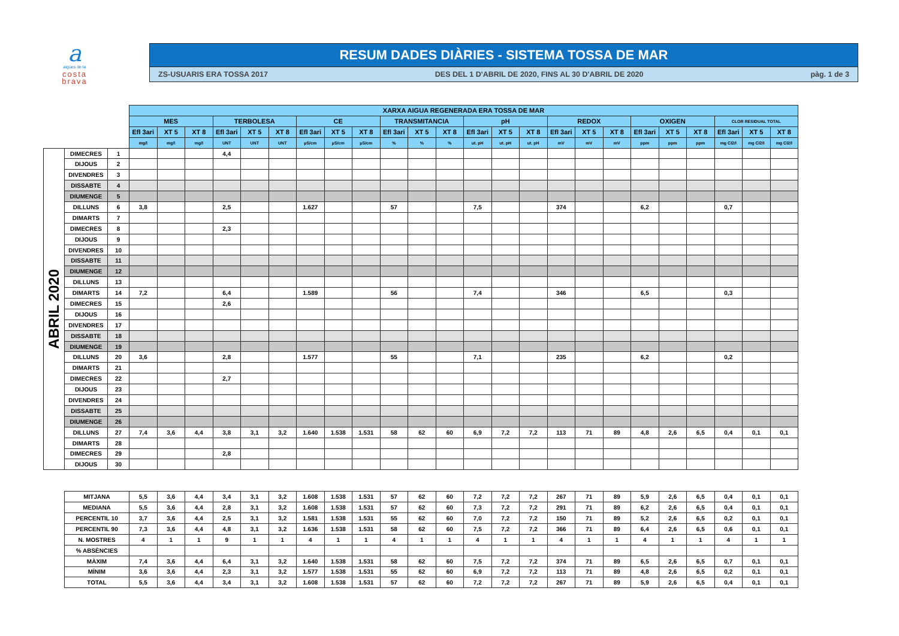a
aigües de la
costa
brava
RESUM DADES DIÀRIES - SISTEMA TOSSA DE MAR
ZS-USUARIS ERA TOSSA 2017 DES DEL 1 D'ABRIL DE 2020, FINS AL 30 D'ABRIL DE 2020 pàg. 1 de 3
| | | | XARXA AIGUA REGENERADA ERA TOSSA DE MAR | | | | | | | | | | | | | | | | | | | | | | | |
| --- | --- | --- | --- | --- | --- | --- | --- | --- | --- | --- | --- | --- | --- | --- | --- | --- | --- | --- | --- | --- | --- | --- | --- | --- | --- | --- |
| | | | MES | | | TERBOLESA | | | CE | | | TRANSMITANCIA | | | pH | | | REDOX | | | OXIGEN | | | CLOR RESIDUAL TOTAL | | |
| | | | Efl 3ari | XT 5 | XT 8 | Efl 3ari | XT 5 | XT 8 | Efl 3ari | XT 5 | XT 8 | Efl 3ari | XT 5 | XT 8 | Efl 3ari | XT 5 | XT 8 | Efl 3ari | XT 5 | XT 8 | Efl 3ari | XT 5 | XT 8 | Efl 3ari | XT 5 | XT 8 |
| | | | mg/l | mg/l | mg/l | UNT | UNT | UNT | µS/cm | µS/cm | µS/cm | % | % | % | ut. pH | ut. pH | ut. pH | mV | mV | mV | ppm | ppm | ppm | mg Cl2/l | mg Cl2/l | mg Cl2/l |
| ABRIL 2020 | DIMECRES | 1 | | | | 4,4 | | | | | | | | | | | | | | | | | | | | |
| | DIJOUS | 2 | | | | | | | | | | | | | | | | | | | | | | | | |
| | DIVENDRES | 3 | | | | | | | | | | | | | | | | | | | | | | | | |
| | DISSABTE | 4 | | | | | | | | | | | | | | | | | | | | | | | | |
| | DIUMENGE | 5 | | | | | | | | | | | | | | | | | | | | | | | | |
| | DILLUNS | 6 | 3,8 | | | 2,5 | | | 1.627 | | | 57 | | | 7,5 | | | 374 | | | 6,2 | | | 0,7 | | |
| | DIMARTS | 7 | | | | | | | | | | | | | | | | | | | | | | | | |
| | DIMECRES | 8 | | | | 2,3 | | | | | | | | | | | | | | | | | | | | |
| | DIJOUS | 9 | | | | | | | | | | | | | | | | | | | | | | | | |
| | DIVENDRES | 10 | | | | | | | | | | | | | | | | | | | | | | | | |
| | DISSABTE | 11 | | | | | | | | | | | | | | | | | | | | | | | | |
| | DIUMENGE | 12 | | | | | | | | | | | | | | | | | | | | | | | | |
| | DILLUNS | 13 | | | | | | | | | | | | | | | | | | | | | | | | |
| | DIMARTS | 14 | 7,2 | | | 6,4 | | | 1.589 | | | 56 | | | 7,4 | | | 346 | | | 6,5 | | | 0,3 | | |
| | DIMECRES | 15 | | | | 2,6 | | | | | | | | | | | | | | | | | | | | |
| | DIJOUS | 16 | | | | | | | | | | | | | | | | | | | | | | | | |
| | DIVENDRES | 17 | | | | | | | | | | | | | | | | | | | | | | | | |
| | DISSABTE | 18 | | | | | | | | | | | | | | | | | | | | | | | | |
| | DIUMENGE | 19 | | | | | | | | | | | | | | | | | | | | | | | | |
| | DILLUNS | 20 | 3,6 | | | 2,8 | | | 1.577 | | | 55 | | | 7,1 | | | 235 | | | 6,2 | | | 0,2 | | |
| | DIMARTS | 21 | | | | | | | | | | | | | | | | | | | | | | | | |
| | DIMECRES | 22 | | | | 2,7 | | | | | | | | | | | | | | | | | | | | |
| | DIJOUS | 23 | | | | | | | | | | | | | | | | | | | | | | | | |
| | DIVENDRES | 24 | | | | | | | | | | | | | | | | | | | | | | | | |
| | DISSABTE | 25 | | | | | | | | | | | | | | | | | | | | | | | | |
| | DIUMENGE | 26 | | | | | | | | | | | | | | | | | | | | | | | | |
| | DILLUNS | 27 | 7,4 | 3,6 | 4,4 | 3,8 | 3,1 | 3,2 | 1.640 | 1.538 | 1.531 | 58 | 62 | 60 | 6,9 | 7,2 | 7,2 | 113 | 71 | 89 | 4,8 | 2,6 | 6,5 | 0,4 | 0,1 | 0,1 |
| | DIMARTS | 28 | | | | | | | | | | | | | | | | | | | | | | | | |
| | DIMECRES | 29 | | | | 2,8 | | | | | | | | | | | | | | | | | | | | |
| | DIJOUS | 30 | | | | | | | | | | | | | | | | | | | | | | | | |
| MITJANA | 5,5 | 3,6 | 4,4 | 3,4 | 3,1 | 3,2 | 1.608 | 1.538 | 1.531 | 57 | 62 | 60 | 7,2 | 7,2 | 7,2 | 267 | 71 | 89 | 5,9 | 2,6 | 6,5 | 0,4 | 0,1 | 0,1 |
| MEDIANA | 5,5 | 3,6 | 4,4 | 2,8 | 3,1 | 3,2 | 1.608 | 1.538 | 1.531 | 57 | 62 | 60 | 7,3 | 7,2 | 7,2 | 291 | 71 | 89 | 6,2 | 2,6 | 6,5 | 0,4 | 0,1 | 0,1 |
| PERCENTIL 10 | 3,7 | 3,6 | 4,4 | 2,5 | 3,1 | 3,2 | 1.581 | 1.538 | 1.531 | 55 | 62 | 60 | 7,0 | 7,2 | 7,2 | 150 | 71 | 89 | 5,2 | 2,6 | 6,5 | 0,2 | 0,1 | 0,1 |
| PERCENTIL 90 | 7,3 | 3,6 | 4,4 | 4,8 | 3,1 | 3,2 | 1.636 | 1.538 | 1.531 | 58 | 62 | 60 | 7,5 | 7,2 | 7,2 | 366 | 71 | 89 | 6,4 | 2,6 | 6,5 | 0,6 | 0,1 | 0,1 |
| N. MOSTRES | 4 | 1 | 1 | 9 | 1 | 1 | 4 | 1 | 1 | 4 | 1 | 1 | 4 | 1 | 1 | 4 | 1 | 1 | 4 | 1 | 1 | 4 | 1 | 1 |
| % ABSÈNCIES | | | | | | | | | | | | | | | | | | | | | | | | |
| MÀXIM | 7,4 | 3,6 | 4,4 | 6,4 | 3,1 | 3,2 | 1.640 | 1.538 | 1.531 | 58 | 62 | 60 | 7,5 | 7,2 | 7,2 | 374 | 71 | 89 | 6,5 | 2,6 | 6,5 | 0,7 | 0,1 | 0,1 |
| MÍNIM | 3,6 | 3,6 | 4,4 | 2,3 | 3,1 | 3,2 | 1.577 | 1.538 | 1.531 | 55 | 62 | 60 | 6,9 | 7,2 | 7,2 | 113 | 71 | 89 | 4,8 | 2,6 | 6,5 | 0,2 | 0,1 | 0,1 |
| TOTAL | 5,5 | 3,6 | 4,4 | 3,4 | 3,1 | 3,2 | 1.608 | 1.538 | 1.531 | 57 | 62 | 60 | 7,2 | 7,2 | 7,2 | 267 | 71 | 89 | 5,9 | 2,6 | 6,5 | 0,4 | 0,1 | 0,1 |